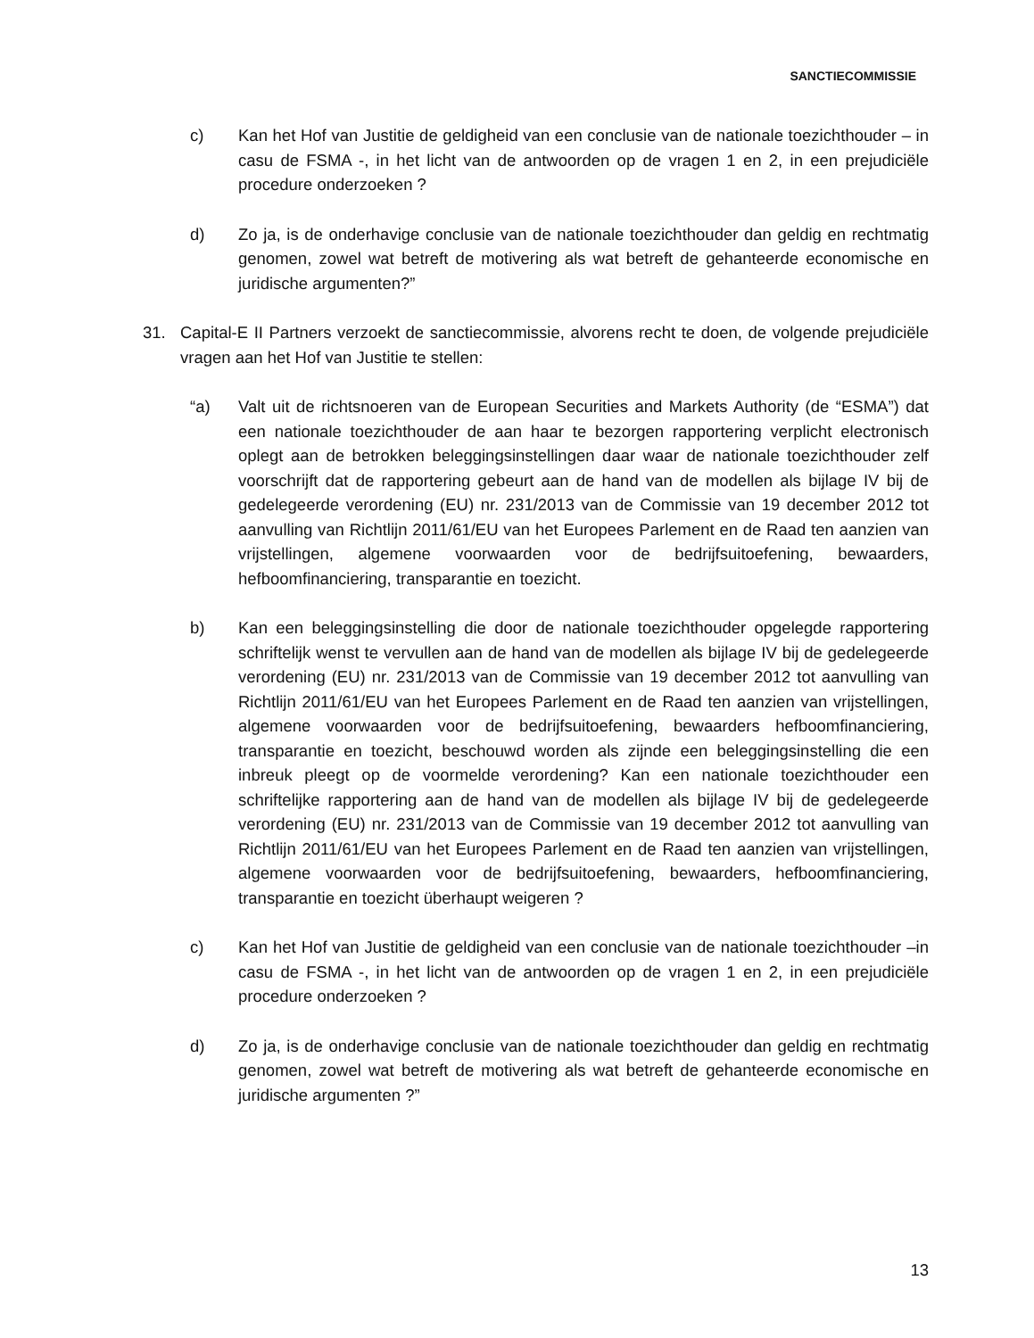SANCTIECOMMISSIE
c) Kan het Hof van Justitie de geldigheid van een conclusie van de nationale toezichthouder – in casu de FSMA -, in het licht van de antwoorden op de vragen 1 en 2, in een prejudiciële procedure onderzoeken ?
d) Zo ja, is de onderhavige conclusie van de nationale toezichthouder dan geldig en rechtmatig genomen, zowel wat betreft de motivering als wat betreft de gehanteerde economische en juridische argumenten?”
31. Capital-E II Partners verzoekt de sanctiecommissie, alvorens recht te doen, de volgende prejudiciële vragen aan het Hof van Justitie te stellen:
“a) Valt uit de richtsnoeren van de European Securities and Markets Authority (de “ESMA”) dat een nationale toezichthouder de aan haar te bezorgen rapportering verplicht electronisch oplegt aan de betrokken beleggingsinstellingen daar waar de nationale toezichthouder zelf voorschrijft dat de rapportering gebeurt aan de hand van de modellen als bijlage IV bij de gedelegeerde verordening (EU) nr. 231/2013 van de Commissie van 19 december 2012 tot aanvulling van Richtlijn 2011/61/EU van het Europees Parlement en de Raad ten aanzien van vrijstellingen, algemene voorwaarden voor de bedrijfsuitoefening, bewaarders, hefboomfinanciering, transparantie en toezicht.
b) Kan een beleggingsinstelling die door de nationale toezichthouder opgelegde rapportering schriftelijk wenst te vervullen aan de hand van de modellen als bijlage IV bij de gedelegeerde verordening (EU) nr. 231/2013 van de Commissie van 19 december 2012 tot aanvulling van Richtlijn 2011/61/EU van het Europees Parlement en de Raad ten aanzien van vrijstellingen, algemene voorwaarden voor de bedrijfsuitoefening, bewaarders hefboomfinanciering, transparantie en toezicht, beschouwd worden als zijnde een beleggingsinstelling die een inbreuk pleegt op de voormelde verordening? Kan een nationale toezichthouder een schriftelijke rapportering aan de hand van de modellen als bijlage IV bij de gedelegeerde verordening (EU) nr. 231/2013 van de Commissie van 19 december 2012 tot aanvulling van Richtlijn 2011/61/EU van het Europees Parlement en de Raad ten aanzien van vrijstellingen, algemene voorwaarden voor de bedrijfsuitoefening, bewaarders, hefboomfinanciering, transparantie en toezicht überhaupt weigeren ?
c) Kan het Hof van Justitie de geldigheid van een conclusie van de nationale toezichthouder –in casu de FSMA -, in het licht van de antwoorden op de vragen 1 en 2, in een prejudiciële procedure onderzoeken ?
d) Zo ja, is de onderhavige conclusie van de nationale toezichthouder dan geldig en rechtmatig genomen, zowel wat betreft de motivering als wat betreft de gehanteerde economische en juridische argumenten ?”
13